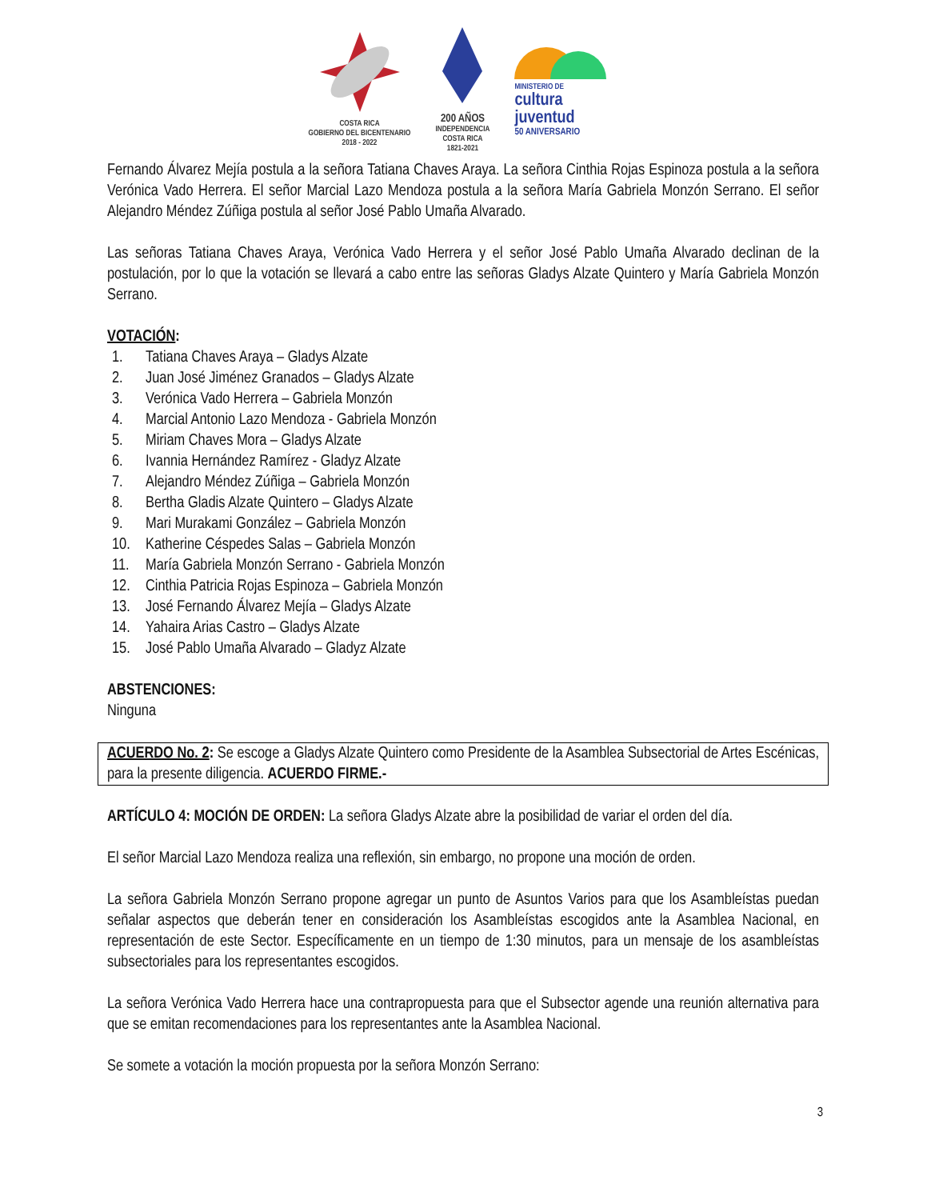COSTA RICA
GOBIERNO DEL BICENTENARIO
2018 - 2022
200 AÑOS
INDEPENDENCIA
COSTA RICA
1821-2021
MINISTERIO DE
cultura
juventud
50 ANIVERSARIO
Fernando Álvarez Mejía postula a la señora Tatiana Chaves Araya. La señora Cinthia Rojas Espinoza postula a la señora Verónica Vado Herrera. El señor Marcial Lazo Mendoza postula a la señora María Gabriela Monzón Serrano. El señor Alejandro Méndez Zúñiga postula al señor José Pablo Umaña Alvarado.
Las señoras Tatiana Chaves Araya, Verónica Vado Herrera y el señor José Pablo Umaña Alvarado declinan de la postulación, por lo que la votación se llevará a cabo entre las señoras Gladys Alzate Quintero y María Gabriela Monzón Serrano.
VOTACIÓN:
1. Tatiana Chaves Araya – Gladys Alzate
2. Juan José Jiménez Granados – Gladys Alzate
3. Verónica Vado Herrera – Gabriela Monzón
4. Marcial Antonio Lazo Mendoza - Gabriela Monzón
5. Miriam Chaves Mora – Gladys Alzate
6. Ivannia Hernández Ramírez - Gladyz Alzate
7. Alejandro Méndez Zúñiga – Gabriela Monzón
8. Bertha Gladis Alzate Quintero – Gladys Alzate
9. Mari Murakami González – Gabriela Monzón
10. Katherine Céspedes Salas – Gabriela Monzón
11. María Gabriela Monzón Serrano - Gabriela Monzón
12. Cinthia Patricia Rojas Espinoza – Gabriela Monzón
13. José Fernando Álvarez Mejía – Gladys Alzate
14. Yahaira Arias Castro – Gladys Alzate
15. José Pablo Umaña Alvarado – Gladyz Alzate
ABSTENCIONES:
Ninguna
ACUERDO No. 2: Se escoge a Gladys Alzate Quintero como Presidente de la Asamblea Subsectorial de Artes Escénicas, para la presente diligencia. ACUERDO FIRME.-
ARTÍCULO 4: MOCIÓN DE ORDEN: La señora Gladys Alzate abre la posibilidad de variar el orden del día.
El señor Marcial Lazo Mendoza realiza una reflexión, sin embargo, no propone una moción de orden.
La señora Gabriela Monzón Serrano propone agregar un punto de Asuntos Varios para que los Asambleístas puedan señalar aspectos que deberán tener en consideración los Asambleístas escogidos ante la Asamblea Nacional, en representación de este Sector. Específicamente en un tiempo de 1:30 minutos, para un mensaje de los asambleístas subsectoriales para los representantes escogidos.
La señora Verónica Vado Herrera hace una contrapropuesta para que el Subsector agende una reunión alternativa para que se emitan recomendaciones para los representantes ante la Asamblea Nacional.
Se somete a votación la moción propuesta por la señora Monzón Serrano:
3